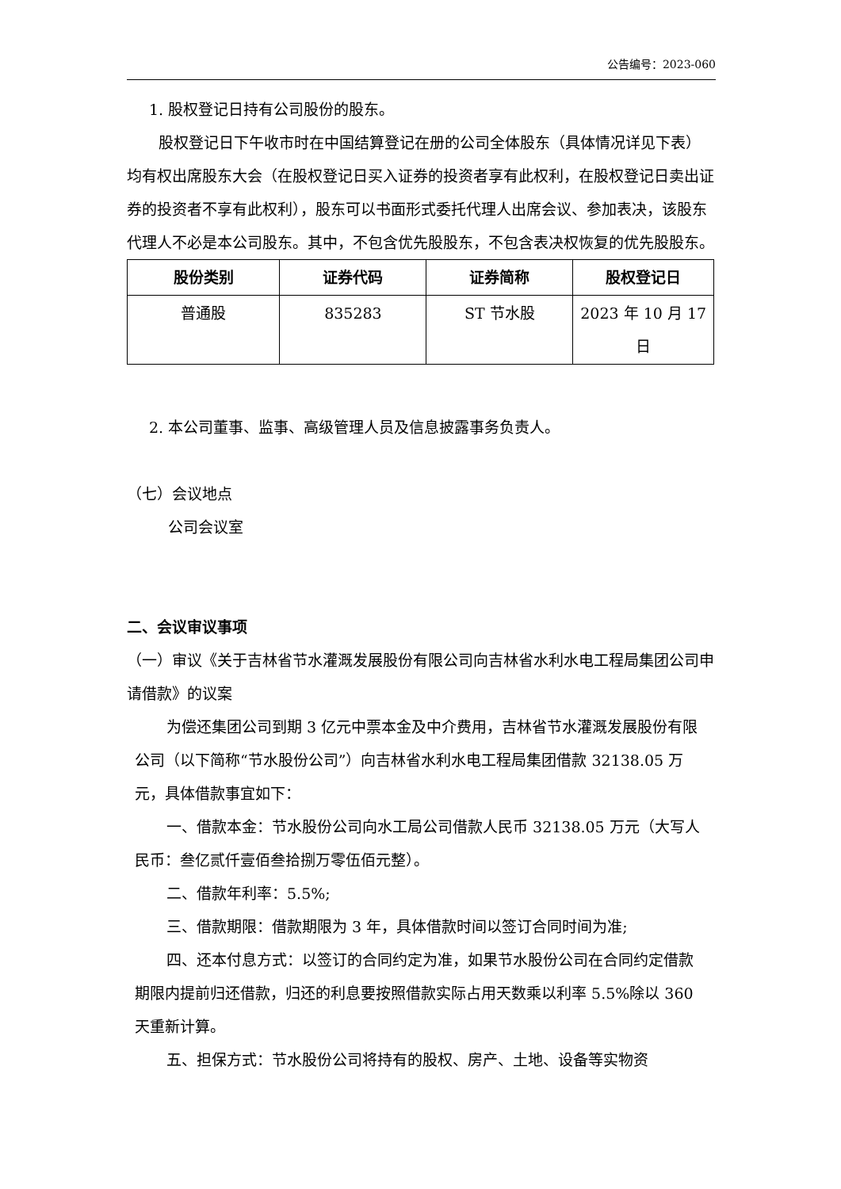公告编号：2023-060
1. 股权登记日持有公司股份的股东。
股权登记日下午收市时在中国结算登记在册的公司全体股东（具体情况详见下表）均有权出席股东大会（在股权登记日买入证券的投资者享有此权利，在股权登记日卖出证券的投资者不享有此权利），股东可以书面形式委托代理人出席会议、参加表决，该股东代理人不必是本公司股东。其中，不包含优先股股东，不包含表决权恢复的优先股股东。
| 股份类别 | 证券代码 | 证券简称 | 股权登记日 |
| --- | --- | --- | --- |
| 普通股 | 835283 | ST 节水股 | 2023 年 10 月 17 日 |
2. 本公司董事、监事、高级管理人员及信息披露事务负责人。
（七）会议地点
公司会议室
二、会议审议事项
（一）审议《关于吉林省节水灌溉发展股份有限公司向吉林省水利水电工程局集团公司申请借款》的议案
为偿还集团公司到期 3 亿元中票本金及中介费用，吉林省节水灌溉发展股份有限公司（以下简称“节水股份公司”）向吉林省水利水电工程局集团借款 32138.05 万元，具体借款事宜如下：
一、借款本金：节水股份公司向水工局公司借款人民币 32138.05 万元（大写人民币：叁亿贰仟壹佰叁拾捌万零伍佰元整）。
二、借款年利率：5.5%;
三、借款期限：借款期限为 3 年，具体借款时间以签订合同时间为准;
四、还本付息方式：以签订的合同约定为准，如果节水股份公司在合同约定借款期限内提前归还借款，归还的利息要按照借款实际占用天数乘以利率 5.5%除以 360 天重新计算。
五、担保方式：节水股份公司将持有的股权、房产、土地、设备等实物资